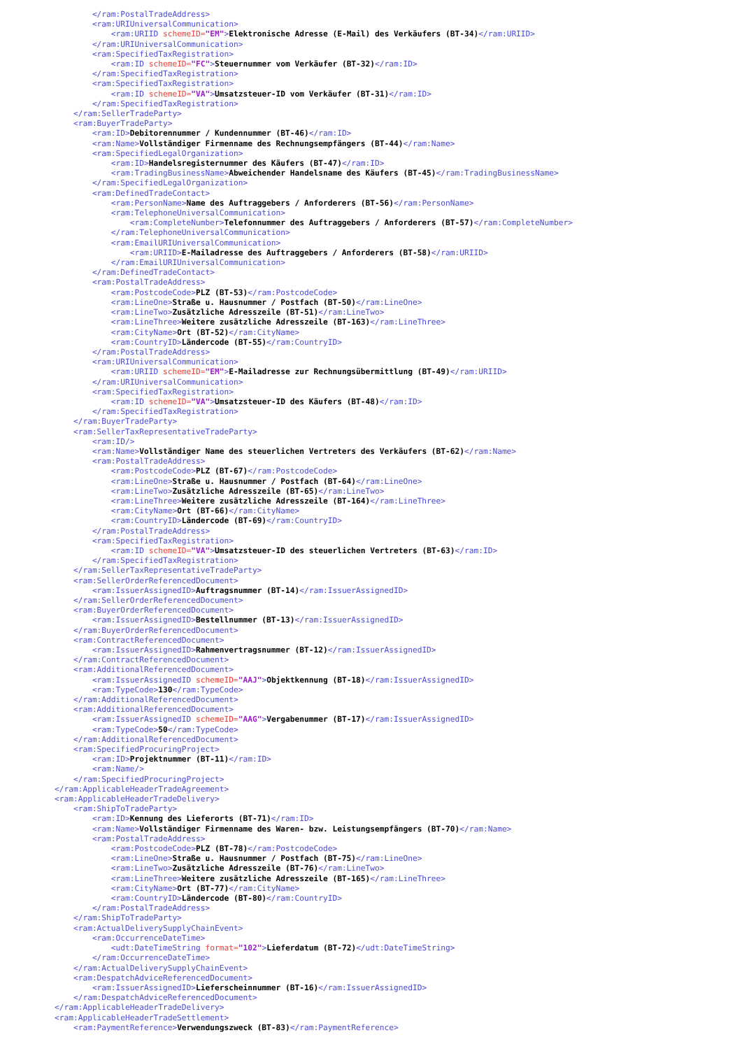</ram:PostalTradeAddress>
        <ram:URIUniversalCommunication>
            <ram:URIID schemeID="EM">Elektronische Adresse (E-Mail) des Verkäufers (BT-34)</ram:URIID>
        </ram:URIUniversalCommunication>
        <ram:SpecifiedTaxRegistration>
            <ram:ID schemeID="FC">Steuernummer vom Verkäufer (BT-32)</ram:ID>
        </ram:SpecifiedTaxRegistration>
        <ram:SpecifiedTaxRegistration>
            <ram:ID schemeID="VA">Umsatzsteuer-ID vom Verkäufer (BT-31)</ram:ID>
        </ram:SpecifiedTaxRegistration>
    </ram:SellerTradeParty>
    <ram:BuyerTradeParty>
        <ram:ID>Debitorennummer / Kundennummer (BT-46)</ram:ID>
        <ram:Name>Vollständiger Firmenname des Rechnungsempfängers (BT-44)</ram:Name>
        <ram:SpecifiedLegalOrganization>
            <ram:ID>Handelsregisternummer des Käufers (BT-47)</ram:ID>
            <ram:TradingBusinessName>Abweichender Handelsname des Käufers (BT-45)</ram:TradingBusinessName>
        </ram:SpecifiedLegalOrganization>
        <ram:DefinedTradeContact>
            <ram:PersonName>Name des Auftraggebers / Anforderers (BT-56)</ram:PersonName>
            <ram:TelephoneUniversalCommunication>
                <ram:CompleteNumber>Telefonnummer des Auftraggebers / Anforderers (BT-57)</ram:CompleteNumber>
            </ram:TelephoneUniversalCommunication>
            <ram:EmailURIUniversalCommunication>
                <ram:URIID>E-Mailadresse des Auftraggebers / Anforderers (BT-58)</ram:URIID>
            </ram:EmailURIUniversalCommunication>
        </ram:DefinedTradeContact>
        <ram:PostalTradeAddress>
            <ram:PostcodeCode>PLZ (BT-53)</ram:PostcodeCode>
            <ram:LineOne>Straße u. Hausnummer / Postfach (BT-50)</ram:LineOne>
            <ram:LineTwo>Zusätzliche Adresszeile (BT-51)</ram:LineTwo>
            <ram:LineThree>Weitere zusätzliche Adresszeile (BT-163)</ram:LineThree>
            <ram:CityName>Ort (BT-52)</ram:CityName>
            <ram:CountryID>Ländercode (BT-55)</ram:CountryID>
        </ram:PostalTradeAddress>
        <ram:URIUniversalCommunication>
            <ram:URIID schemeID="EM">E-Mailadresse zur Rechnungsübermittlung (BT-49)</ram:URIID>
        </ram:URIUniversalCommunication>
        <ram:SpecifiedTaxRegistration>
            <ram:ID schemeID="VA">Umsatzsteuer-ID des Käufers (BT-48)</ram:ID>
        </ram:SpecifiedTaxRegistration>
    </ram:BuyerTradeParty>
    <ram:SellerTaxRepresentativeTradeParty>
        <ram:ID/>
        <ram:Name>Vollständiger Name des steuerlichen Vertreters des Verkäufers (BT-62)</ram:Name>
        <ram:PostalTradeAddress>
            <ram:PostcodeCode>PLZ (BT-67)</ram:PostcodeCode>
            <ram:LineOne>Straße u. Hausnummer / Postfach (BT-64)</ram:LineOne>
            <ram:LineTwo>Zusätzliche Adresszeile (BT-65)</ram:LineTwo>
            <ram:LineThree>Weitere zusätzliche Adresszeile (BT-164)</ram:LineThree>
            <ram:CityName>Ort (BT-66)</ram:CityName>
            <ram:CountryID>Ländercode (BT-69)</ram:CountryID>
        </ram:PostalTradeAddress>
        <ram:SpecifiedTaxRegistration>
            <ram:ID schemeID="VA">Umsatzsteuer-ID des steuerlichen Vertreters (BT-63)</ram:ID>
        </ram:SpecifiedTaxRegistration>
    </ram:SellerTaxRepresentativeTradeParty>
    <ram:SellerOrderReferencedDocument>
        <ram:IssuerAssignedID>Auftragsnummer (BT-14)</ram:IssuerAssignedID>
    </ram:SellerOrderReferencedDocument>
    <ram:BuyerOrderReferencedDocument>
        <ram:IssuerAssignedID>Bestellnummer (BT-13)</ram:IssuerAssignedID>
    </ram:BuyerOrderReferencedDocument>
    <ram:ContractReferencedDocument>
        <ram:IssuerAssignedID>Rahmenvertragsnummer (BT-12)</ram:IssuerAssignedID>
    </ram:ContractReferencedDocument>
    <ram:AdditionalReferencedDocument>
        <ram:IssuerAssignedID schemeID="AAJ">Objektkennung (BT-18)</ram:IssuerAssignedID>
        <ram:TypeCode>130</ram:TypeCode>
    </ram:AdditionalReferencedDocument>
    <ram:AdditionalReferencedDocument>
        <ram:IssuerAssignedID schemeID="AAG">Vergabenummer (BT-17)</ram:IssuerAssignedID>
        <ram:TypeCode>50</ram:TypeCode>
    </ram:AdditionalReferencedDocument>
    <ram:SpecifiedProcuringProject>
        <ram:ID>Projektnummer (BT-11)</ram:ID>
        <ram:Name/>
    </ram:SpecifiedProcuringProject>
</ram:ApplicableHeaderTradeAgreement>
<ram:ApplicableHeaderTradeDelivery>
    <ram:ShipToTradeParty>
        <ram:ID>Kennung des Lieferorts (BT-71)</ram:ID>
        <ram:Name>Vollständiger Firmenname des Waren- bzw. Leistungsempfängers (BT-70)</ram:Name>
        <ram:PostalTradeAddress>
            <ram:PostcodeCode>PLZ (BT-78)</ram:PostcodeCode>
            <ram:LineOne>Straße u. Hausnummer / Postfach (BT-75)</ram:LineOne>
            <ram:LineTwo>Zusätzliche Adresszeile (BT-76)</ram:LineTwo>
            <ram:LineThree>Weitere zusätzliche Adresszeile (BT-165)</ram:LineThree>
            <ram:CityName>Ort (BT-77)</ram:CityName>
            <ram:CountryID>Ländercode (BT-80)</ram:CountryID>
        </ram:PostalTradeAddress>
    </ram:ShipToTradeParty>
    <ram:ActualDeliverySupplyChainEvent>
        <ram:OccurrenceDateTime>
            <udt:DateTimeString format="102">Lieferdatum (BT-72)</udt:DateTimeString>
        </ram:OccurrenceDateTime>
    </ram:ActualDeliverySupplyChainEvent>
    <ram:DespatchAdviceReferencedDocument>
        <ram:IssuerAssignedID>Lieferscheinnummer (BT-16)</ram:IssuerAssignedID>
    </ram:DespatchAdviceReferencedDocument>
</ram:ApplicableHeaderTradeDelivery>
<ram:ApplicableHeaderTradeSettlement>
    <ram:PaymentReference>Verwendungszweck (BT-83)</ram:PaymentReference>